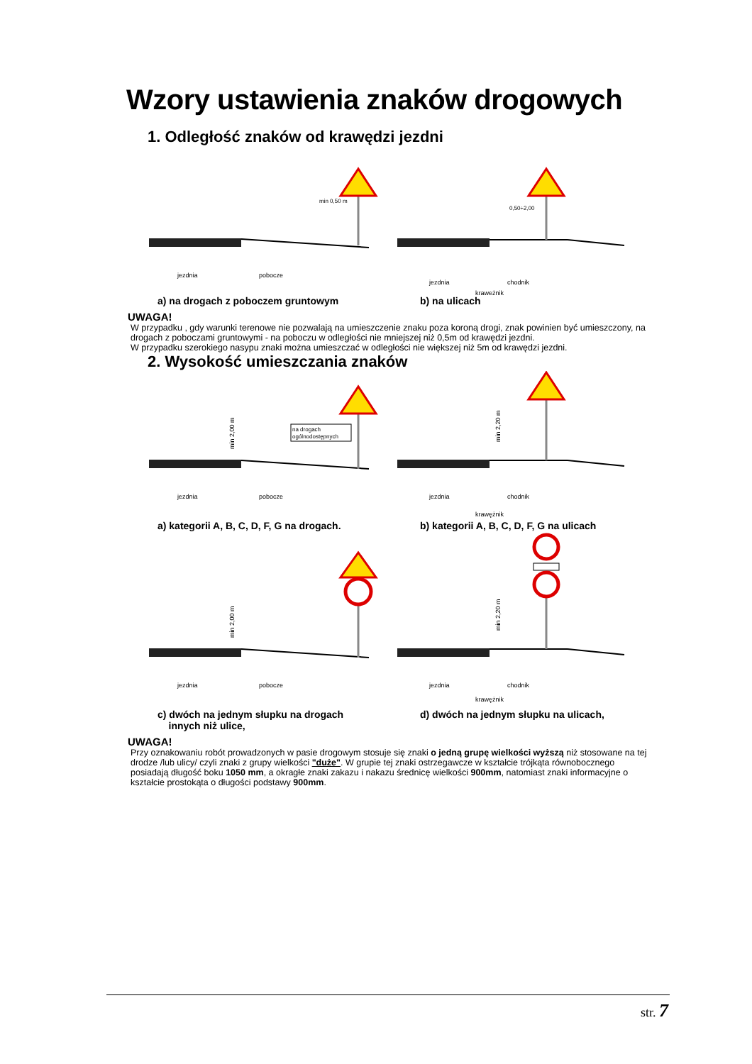Wzory ustawienia znaków drogowych
1. Odległość znaków od krawędzi jezdni
min 0,50 m
jezdnia
pobocze
0,50÷2,00
jezdnia
chodnik
krawężnik
a) na drogach z poboczem gruntowym b) na ulicach
UWAGA!
W przypadku , gdy warunki terenowe nie pozwalają na umieszczenie znaku poza koroną drogi, znak powinien być umieszczony, na drogach z poboczami gruntowymi - na poboczu w odległości nie mniejszej niż 0,5m od krawędzi jezdni.
W przypadku szerokiego nasypu znaki można umieszczać w odległości nie większej niż 5m od krawędzi jezdni.
2. Wysokość umieszczania znaków
na drogach
ogólnodostępnych
min 2,00 m
jezdnia
pobocze
min 2,20 m
jezdnia
chodnik
krawężnik
a) kategorii A, B, C, D, F, G na drogach. b) kategorii A, B, C, D, F, G na ulicach
min 2,00 m
jezdnia
pobocze
min 2,20 m
jezdnia
chodnik
krawężnik
c) dwóch na jednym słupku na drogach
innych niż ulice,
d) dwóch na jednym słupku na ulicach,
UWAGA!
Przy oznakowaniu robót prowadzonych w pasie drogowym stosuje się znaki o jedną grupę wielkości wyższą niż stosowane na tej drodze /lub ulicy/ czyli znaki z grupy wielkości "duże". W grupie tej znaki ostrzegawcze w kształcie trójkąta równobocznego posiadają długość boku 1050 mm, a okragłe znaki zakazu i nakazu średnicę wielkości 900mm, natomiast znaki informacyjne o kształcie prostokąta o długości podstawy 900mm.
str. 7